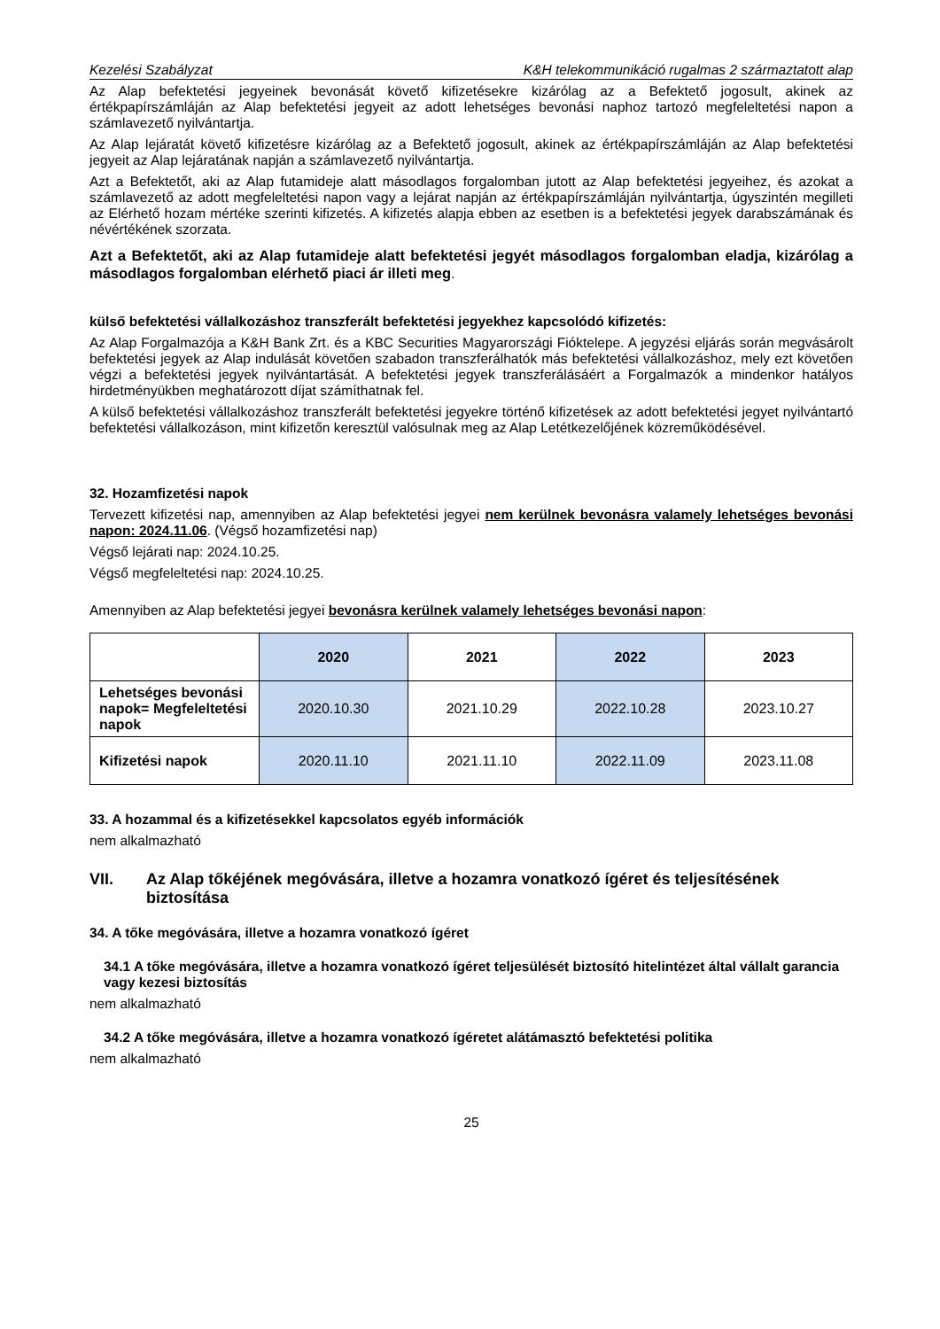Kezelési Szabályzat K&H telekommunikáció rugalmas 2 származtatott alap
Az Alap befektetési jegyeinek bevonását követő kifizetésekre kizárólag az a Befektető jogosult, akinek az értékpapírszámláján az Alap befektetési jegyeit az adott lehetséges bevonási naphoz tartozó megfeleltetési napon a számlavezető nyilvántartja.
Az Alap lejáratát követő kifizetésre kizárólag az a Befektető jogosult, akinek az értékpapírszámláján az Alap befektetési jegyeit az Alap lejáratának napján a számlavezető nyilvántartja.
Azt a Befektetőt, aki az Alap futamideje alatt másodlagos forgalomban jutott az Alap befektetési jegyeihez, és azokat a számlavezető az adott megfeleltetési napon vagy a lejárat napján az értékpapírszámláján nyilvántartja, úgyszintén megilleti az Elérhető hozam mértéke szerinti kifizetés. A kifizetés alapja ebben az esetben is a befektetési jegyek darabszámának és névértékének szorzata.
Azt a Befektetőt, aki az Alap futamideje alatt befektetési jegyét másodlagos forgalomban eladja, kizárólag a másodlagos forgalomban elérhető piaci ár illeti meg.
külső befektetési vállalkozáshoz transzferált befektetési jegyekhez kapcsolódó kifizetés:
Az Alap Forgalmazója a K&H Bank Zrt. és a KBC Securities Magyarországi Fióktelepe. A jegyzési eljárás során megvásárolt befektetési jegyek az Alap indulását követően szabadon transzferálhatók más befektetési vállalkozáshoz, mely ezt követően végzi a befektetési jegyek nyilvántartását. A befektetési jegyek transzferálásáért a Forgalmazók a mindenkor hatályos hirdetményükben meghatározott díjat számíthatnak fel.
A külső befektetési vállalkozáshoz transzferált befektetési jegyekre történő kifizetések az adott befektetési jegyet nyilvántartó befektetési vállalkozáson, mint kifizetőn keresztül valósulnak meg az Alap Letétkezelőjének közreműködésével.
32. Hozamfizetési napok
Tervezett kifizetési nap, amennyiben az Alap befektetési jegyei nem kerülnek bevonásra valamely lehetséges bevonási napon: 2024.11.06. (Végső hozamfizetési nap)
Végső lejárati nap: 2024.10.25.
Végső megfeleltetési nap: 2024.10.25.
Amennyiben az Alap befektetési jegyei bevonásra kerülnek valamely lehetséges bevonási napon:
| | 2020 | 2021 | 2022 | 2023 |
| --- | --- | --- | --- | --- |
| Lehetséges bevonási napok= Megfeleltetési napok | 2020.10.30 | 2021.10.29 | 2022.10.28 | 2023.10.27 |
| Kifizetési napok | 2020.11.10 | 2021.11.10 | 2022.11.09 | 2023.11.08 |
33. A hozammal és a kifizetésekkel kapcsolatos egyéb információk
nem alkalmazható
VII. Az Alap tőkéjének megóvására, illetve a hozamra vonatkozó ígéret és teljesítésének biztosítása
34. A tőke megóvására, illetve a hozamra vonatkozó ígéret
34.1 A tőke megóvására, illetve a hozamra vonatkozó ígéret teljesülését biztosító hitelintézet által vállalt garancia vagy kezesi biztosítás
nem alkalmazható
34.2 A tőke megóvására, illetve a hozamra vonatkozó ígéretet alátámasztó befektetési politika
nem alkalmazható
25